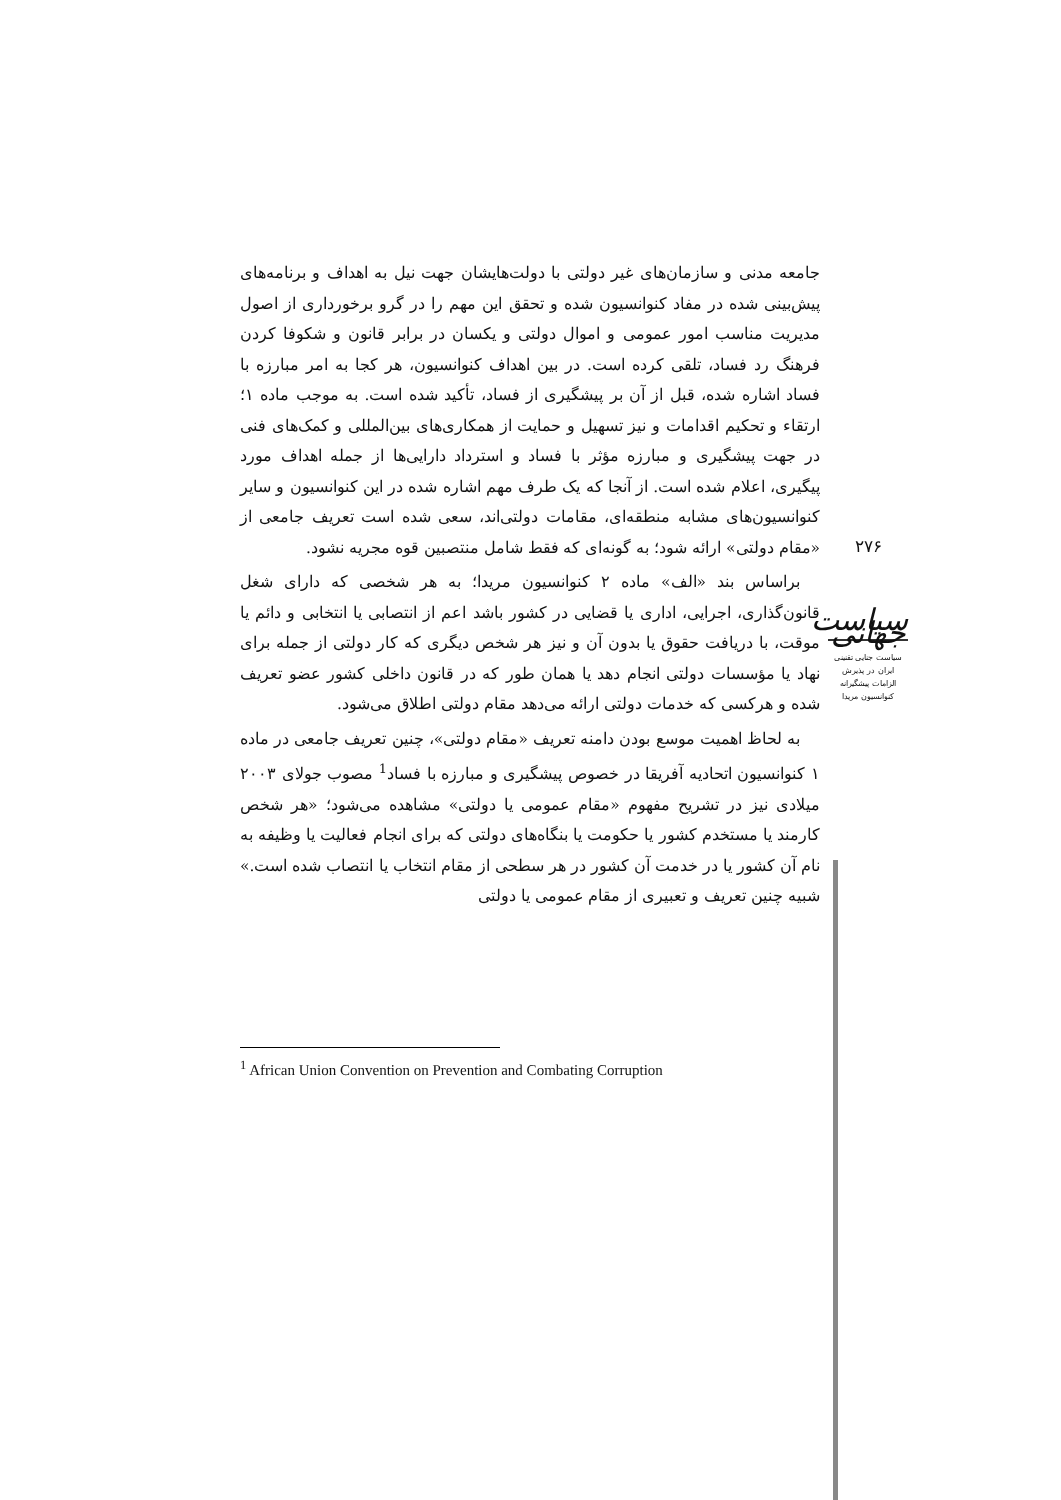جامعه مدنی و سازمان‌های غیر دولتی با دولت‌هایشان جهت نیل به اهداف و برنامه‌های پیش‌بینی شده در مفاد کنوانسیون شده و تحقق این مهم را در گرو برخورداری از اصول مدیریت مناسب امور عمومی و اموال دولتی و یکسان در برابر قانون و شکوفا کردن فرهنگ رد فساد، تلقی کرده است. در بین اهداف کنوانسیون، هر کجا به امر مبارزه با فساد اشاره شده، قبل از آن بر پیشگیری از فساد، تأکید شده است. به موجب ماده ۱؛ ارتقاء و تحکیم اقدامات و نیز تسهیل و حمایت از همکاری‌های بین‌المللی و کمک‌های فنی در جهت پیشگیری و مبارزه مؤثر با فساد و استرداد دارایی‌ها از جمله اهداف مورد پیگیری، اعلام شده است. از آنجا که یک طرف مهم اشاره شده در این کنوانسیون و سایر کنوانسیون‌های مشابه منطقه‌ای، مقامات دولتی‌اند، سعی شده است تعریف جامعی از «مقام دولتی» ارائه شود؛ به گونه‌ای که فقط شامل منتصبین قوه مجریه نشود.
براساس بند «الف» ماده ۲ کنوانسیون مریدا؛ به هر شخصی که دارای شغل قانون‌گذاری، اجرایی، اداری یا قضایی در کشور باشد اعم از انتصابی یا انتخابی و دائم یا موقت، با دریافت حقوق یا بدون آن و نیز هر شخص دیگری که کار دولتی از جمله برای نهاد یا مؤسسات دولتی انجام دهد یا همان طور که در قانون داخلی کشور عضو تعریف شده و هرکسی که خدمات دولتی ارائه می‌دهد مقام دولتی اطلاق می‌شود.
به لحاظ اهمیت موسع بودن دامنه تعریف «مقام دولتی»، چنین تعریف جامعی در ماده ۱ کنوانسیون اتحادیه آفریقا در خصوص پیشگیری و مبارزه با فساد<sup>1</sup> مصوب جولای ۲۰۰۳ میلادی نیز در تشریح مفهوم «مقام عمومی یا دولتی» مشاهده می‌شود؛ «هر شخص کارمند یا مستخدم کشور یا حکومت یا بنگاه‌های دولتی که برای انجام فعالیت یا وظیفه به نام آن کشور یا در خدمت آن کشور در هر سطحی از مقام انتخاب یا انتصاب شده است.» شبیه چنین تعریف و تعبیری از مقام عمومی یا دولتی
۲۷۶
سیاست جهانی
سیاست جنایی تقنینی
ایران در پذیرش
الزامات پیشگیرانه
کنوانسیون مریدا
<sup>1</sup> African Union Convention on Prevention and Combating Corruption